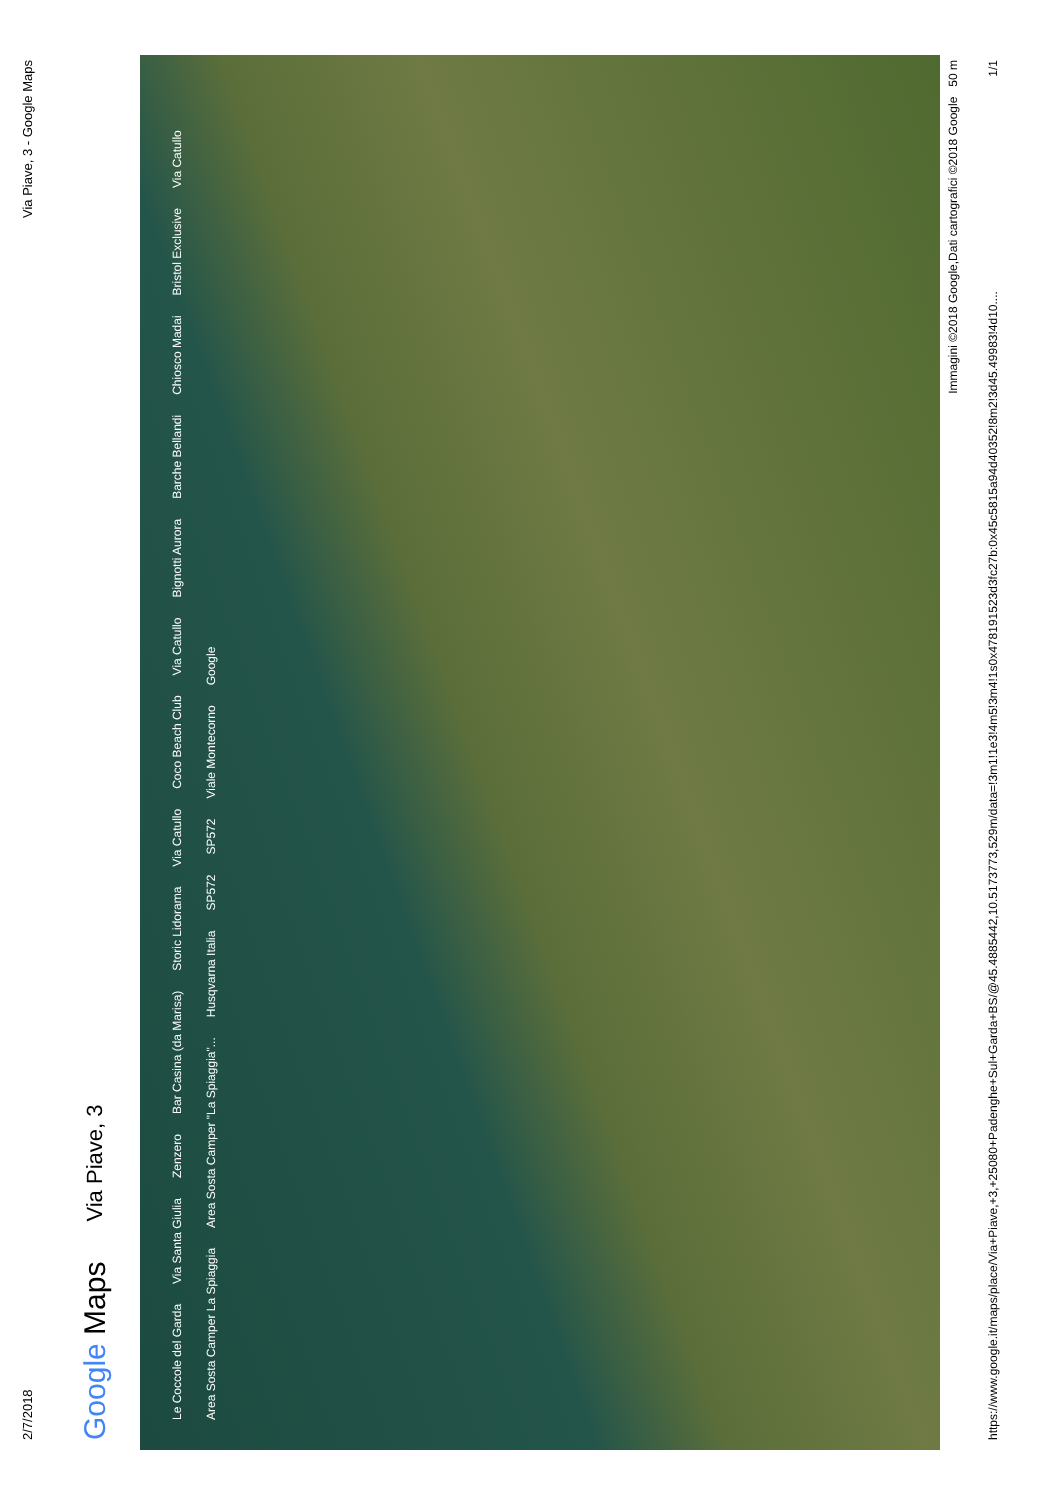2/7/2018 Via Piave, 3 - Google Maps
Google Maps Via Piave, 3
Le Coccole del Garda Via Santa Giulia Zenzero Bar Casina (da Marisa) Storic Lidorama Via Catullo Coco Beach Club Via Catullo Bignotti Aurora Barche Bellandi Chiosco Madai Bristol Exclusive Via Catullo Area Sosta Camper La Spiaggia Area Sosta Camper "La Spiaggia"... Husqvarna Italia SP572 SP572 Viale Montecorno Google
Immagini ©2018 Google,Dati cartografici ©2018 Google 50 m
https://www.google.it/maps/place/Via+Piave,+3,+25080+Padenghe+Sul+Garda+BS/@45.4885442,10.5173773,529m/data=!3m1!1e3!4m5!3m4!1s0x4781915​23d3fc27b:0x45c5815a94d40352!8m2!3d45.49983!4d10.... 1/1